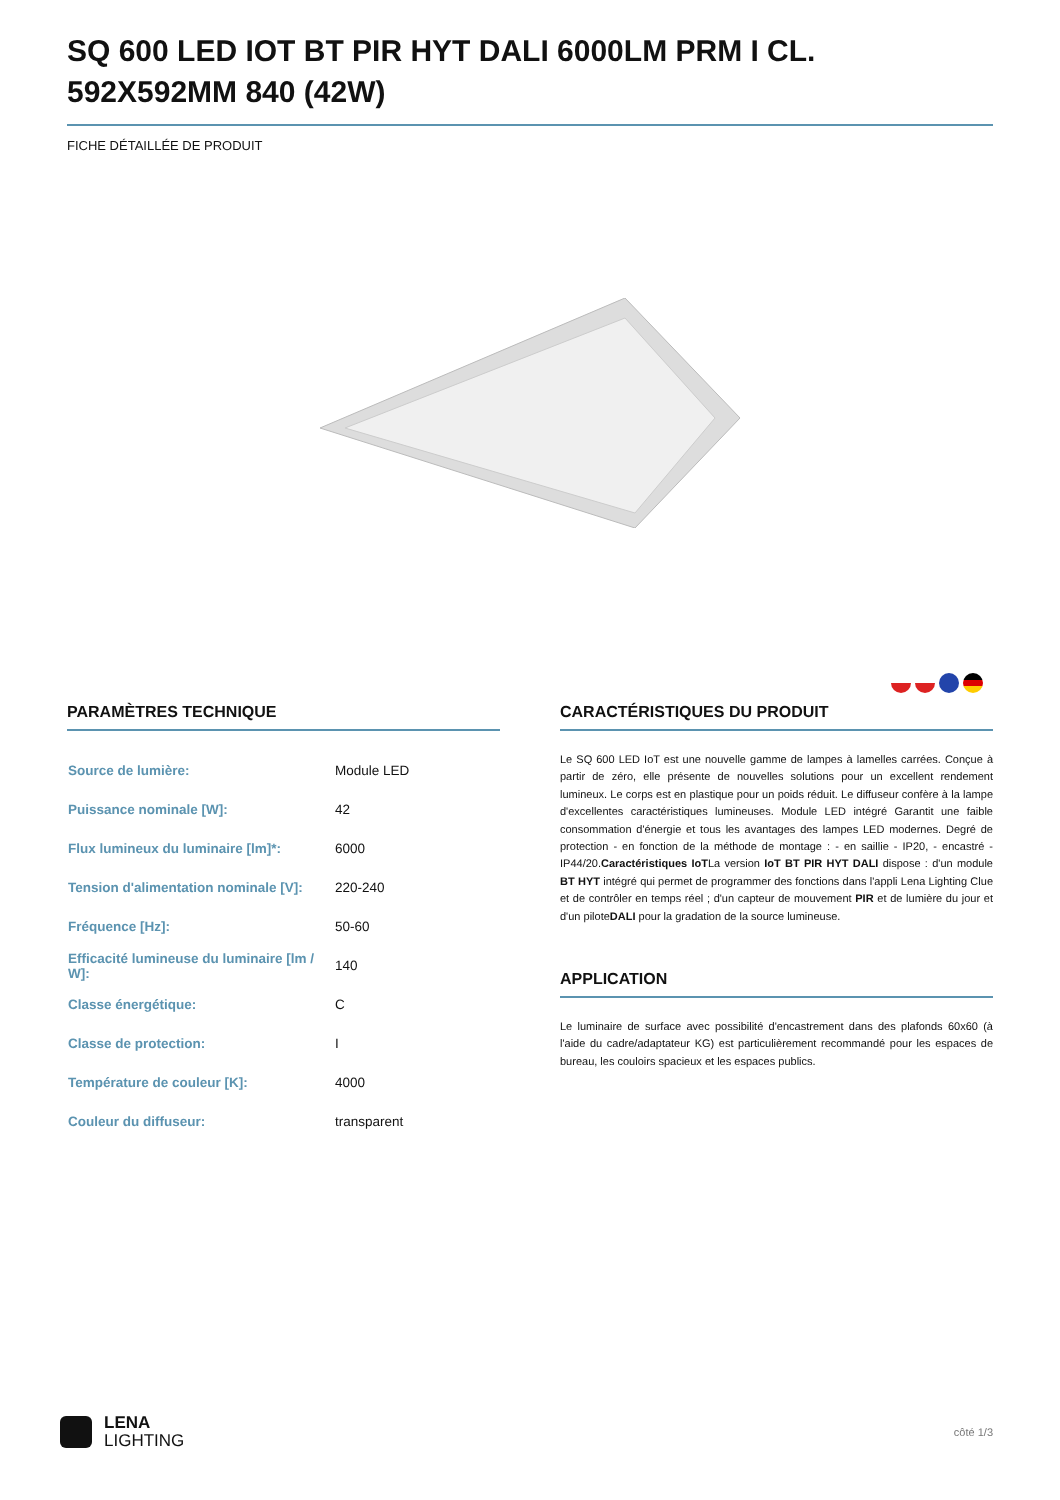SQ 600 LED IOT BT PIR HYT DALI 6000LM PRM I CL. 592X592MM 840 (42W)
FICHE DÉTAILLÉE DE PRODUIT
PARAMÈTRES TECHNIQUE
| Source de lumière: | Module LED |
| Puissance nominale [W]: | 42 |
| Flux lumineux du luminaire [lm]*: | 6000 |
| Tension d'alimentation nominale [V]: | 220-240 |
| Fréquence [Hz]: | 50-60 |
| Efficacité lumineuse du luminaire [lm / W]: | 140 |
| Classe énergétique: | C |
| Classe de protection: | I |
| Température de couleur [K]: | 4000 |
| Couleur du diffuseur: | transparent |
CARACTÉRISTIQUES DU PRODUIT
Le SQ 600 LED IoT est une nouvelle gamme de lampes à lamelles carrées. Conçue à partir de zéro, elle présente de nouvelles solutions pour un excellent rendement lumineux. Le corps est en plastique pour un poids réduit. Le diffuseur confère à la lampe d'excellentes caractéristiques lumineuses. Module LED intégré Garantit une faible consommation d'énergie et tous les avantages des lampes LED modernes. Degré de protection - en fonction de la méthode de montage : - en saillie - IP20, - encastré - IP44/20.Caractéristiques IoTLa version IoT BT PIR HYT DALI dispose : d'un module BT HYT intégré qui permet de programmer des fonctions dans l'appli Lena Lighting Clue et de contrôler en temps réel ; d'un capteur de mouvement PIR et de lumière du jour et d'un piloteDALI pour la gradation de la source lumineuse.
APPLICATION
Le luminaire de surface avec possibilité d'encastrement dans des plafonds 60x60 (à l'aide du cadre/adaptateur KG) est particulièrement recommandé pour les espaces de bureau, les couloirs spacieux et les espaces publics.
LENA
LIGHTING
côté 1/3